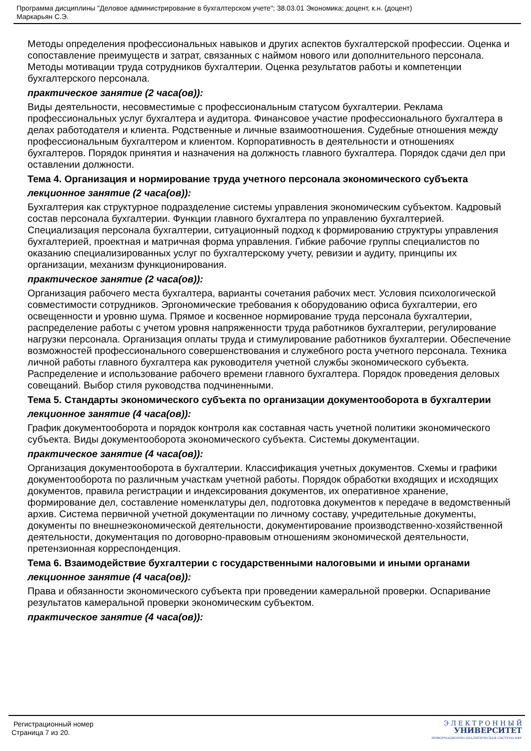Программа дисциплины "Деловое администрирование в бухгалтерском учете"; 38.03.01 Экономика; доцент, к.н. (доцент)
Маркарьян С.Э.
Методы определения профессиональных навыков и других аспектов бухгалтерской профессии. Оценка и сопоставление преимуществ и затрат, связанных с наймом нового или дополнительного персонала. Методы мотивации труда сотрудников бухгалтерии. Оценка результатов работы и компетенции бухгалтерского персонала.
практическое занятие (2 часа(ов)):
Виды деятельности, несовместимые с профессиональным статусом бухгалтерии. Реклама профессиональных услуг бухгалтера и аудитора. Финансовое участие профессионального бухгалтера в делах работодателя и клиента. Родственные и личные взаимоотношения. Судебные отношения между профессиональным бухгалтером и клиентом. Корпоративность в деятельности и отношениях бухгалтеров. Порядок принятия и назначения на должность главного бухгалтера. Порядок сдачи дел при оставлении должности.
Тема 4. Организация и нормирование труда учетного персонала экономического субъекта
лекционное занятие (2 часа(ов)):
Бухгалтерия как структурное подразделение системы управления экономическим субъектом. Кадровый состав персонала бухгалтерии. Функции главного бухгалтера по управлению бухгалтерией. Специализация персонала бухгалтерии, ситуационный подход к формированию структуры управления бухгалтерией, проектная и матричная форма управления. Гибкие рабочие группы специалистов по оказанию специализированных услуг по бухгалтерскому учету, ревизии и аудиту, принципы их организации, механизм функционирования.
практическое занятие (2 часа(ов)):
Организация рабочего места бухгалтера, варианты сочетания рабочих мест. Условия психологической совместимости сотрудников. Эргономические требования к оборудованию офиса бухгалтерии, его освещенности и уровню шума. Прямое и косвенное нормирование труда персонала бухгалтерии, распределение работы с учетом уровня напряженности труда работников бухгалтерии, регулирование нагрузки персонала. Организация оплаты труда и стимулирование работников бухгалтерии. Обеспечение возможностей профессионального совершенствования и служебного роста учетного персонала. Техника личной работы главного бухгалтера как руководителя учетной службы экономического субъекта. Распределение и использование рабочего времени главного бухгалтера. Порядок проведения деловых совещаний. Выбор стиля руководства подчиненными.
Тема 5. Стандарты экономического субъекта по организации документооборота в бухгалтерии
лекционное занятие (4 часа(ов)):
График документооборота и порядок контроля как составная часть учетной политики экономического субъекта. Виды документооборота экономического субъекта. Системы документации.
практическое занятие (4 часа(ов)):
Организация документооборота в бухгалтерии. Классификация учетных документов. Схемы и графики документооборота по различным участкам учетной работы. Порядок обработки входящих и исходящих документов, правила регистрации и индексирования документов, их оперативное хранение, формирование дел, составление номенклатуры дел, подготовка документов к передаче в ведомственный архив. Система первичной учетной документации по личному составу, учредительные документы, документы по внешнеэкономической деятельности, документирование производственно-хозяйственной деятельности, документация по договорно-правовым отношениям экономической деятельности, претензионная корреспонденция.
Тема 6. Взаимодействие бухгалтерии с государственными налоговыми и иными органами
лекционное занятие (4 часа(ов)):
Права и обязанности экономического субъекта при проведении камеральной проверки. Оспаривание результатов камеральной проверки экономическим субъектом.
практическое занятие (4 часа(ов)):
Регистрационный номер
Страница 7 из 20.
Э Л Е К Т Р О Н Н Ы Й
УНИВЕРСИТЕТ
ИНФОРМАЦИОННО-АНАЛИТИЧЕСКАЯ СИСТЕМА КФУ